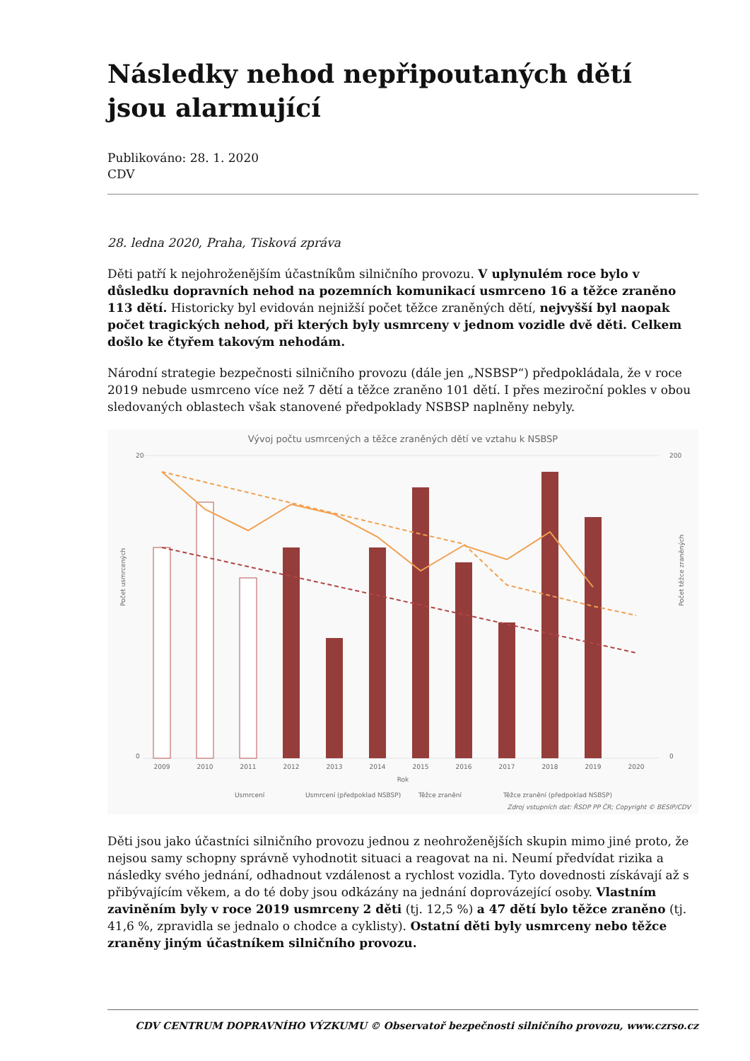Následky nehod nepřipoutaných dětí jsou alarmující
Publikováno: 28. 1. 2020
CDV
28. ledna 2020, Praha, Tisková zpráva
Děti patří k nejohroženějším účastníkům silničního provozu. V uplynulém roce bylo v důsledku dopravních nehod na pozemních komunikací usmrceno 16 a těžce zraněno 113 dětí. Historicky byl evidován nejnižší počet těžce zraněných dětí, nejvyšší byl naopak počet tragických nehod, při kterých byly usmrceny v jednom vozidle dvě děti. Celkem došlo ke čtyřem takovým nehodám.
Národní strategie bezpečnosti silničního provozu (dále jen „NSBSP“) předpokládala, že v roce 2019 nebude usmrceno více než 7 dětí a těžce zraněno 101 dětí. I přes meziroční pokles v obou sledovaných oblastech však stanovené předpoklady NSBSP naplněny nebyly.
Vývoj počtu usmrcených a těžce zraněných dětí ve vztahu k NSBSP
20
0
200
0
Počet usmrcených
Počet těžce zraněných
2009
2010
2011
2012
2013
2014
2015
2016
2017
2018
2019
2020
Rok
Usmrcení
Usmrcení (předpoklad NSBSP)
Těžce zranění
Těžce zranění (předpoklad NSBSP)
Zdroj vstupních dat: ŘSDP PP ČR; Copyright © BESIP/CDV
Děti jsou jako účastníci silničního provozu jednou z neohroženějších skupin mimo jiné proto, že nejsou samy schopny správně vyhodnotit situaci a reagovat na ni. Neumí předvídat rizika a následky svého jednání, odhadnout vzdálenost a rychlost vozidla. Tyto dovednosti získávají až s přibývajícím věkem, a do té doby jsou odkázány na jednání doprovázející osoby. Vlastním zaviněním byly v roce 2019 usmrceny 2 děti (tj. 12,5 %) a 47 dětí bylo těžce zraněno (tj. 41,6 %, zpravidla se jednalo o chodce a cyklisty). Ostatní děti byly usmrceny nebo těžce zraněny jiným účastníkem silničního provozu.
CDV CENTRUM DOPRAVNÍHO VÝZKUMU © Observatoř bezpečnosti silničního provozu, www.czrso.cz